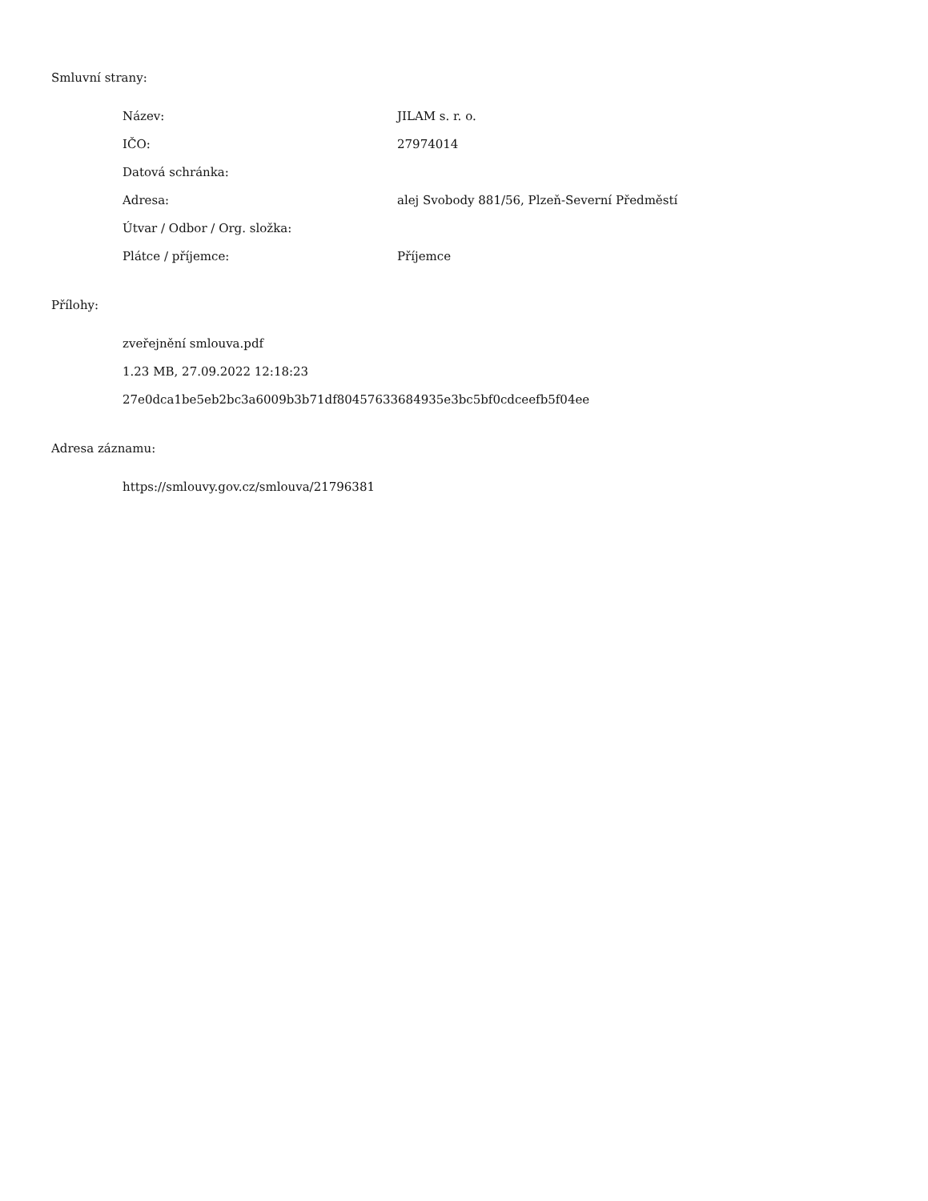Smluvní strany:
| Název: | JILAM s. r. o. |
| IČO: | 27974014 |
| Datová schránka: | |
| Adresa: | alej Svobody 881/56, Plzeň-Severní Předměstí |
| Útvar / Odbor / Org. složka: | |
| Plátce / příjemce: | Příjemce |
Přílohy:
zveřejnění smlouva.pdf
1.23 MB, 27.09.2022 12:18:23
27e0dca1be5eb2bc3a6009b3b71df80457633684935e3bc5bf0cdceefb5f04ee
Adresa záznamu:
https://smlouvy.gov.cz/smlouva/21796381